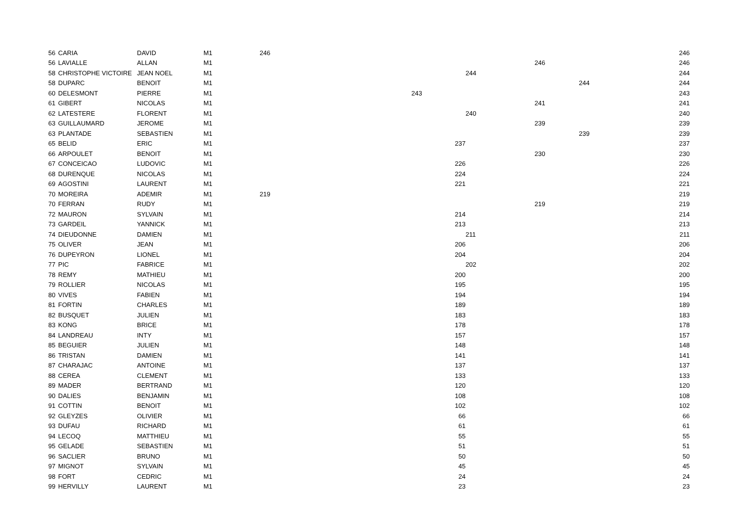| 56 | CARIA | DAVID | M1 | 246 | | | | | | | 246 |
| 56 | LAVIALLE | ALLAN | M1 | | | | | 246 | | | 246 |
| 58 | CHRISTOPHE VICTOIRE | JEAN NOEL | M1 | | | | 244 | | | | 244 |
| 58 | DUPARC | BENOIT | M1 | | | | | | 244 | | 244 |
| 60 | DELESMONT | PIERRE | M1 | | 243 | | | | | | 243 |
| 61 | GIBERT | NICOLAS | M1 | | | | | 241 | | | 241 |
| 62 | LATESTERE | FLORENT | M1 | | | | 240 | | | | 240 |
| 63 | GUILLAUMARD | JEROME | M1 | | | | | 239 | | | 239 |
| 63 | PLANTADE | SEBASTIEN | M1 | | | | | | 239 | | 239 |
| 65 | BELID | ERIC | M1 | | | 237 | | | | | 237 |
| 66 | ARPOULET | BENOIT | M1 | | | | | 230 | | | 230 |
| 67 | CONCEICAO | LUDOVIC | M1 | | | 226 | | | | | 226 |
| 68 | DURENQUE | NICOLAS | M1 | | | 224 | | | | | 224 |
| 69 | AGOSTINI | LAURENT | M1 | | | 221 | | | | | 221 |
| 70 | MOREIRA | ADEMIR | M1 | 219 | | | | | | | 219 |
| 70 | FERRAN | RUDY | M1 | | | | | 219 | | | 219 |
| 72 | MAURON | SYLVAIN | M1 | | | 214 | | | | | 214 |
| 73 | GARDEIL | YANNICK | M1 | | | 213 | | | | | 213 |
| 74 | DIEUDONNE | DAMIEN | M1 | | | | 211 | | | | 211 |
| 75 | OLIVER | JEAN | M1 | | | 206 | | | | | 206 |
| 76 | DUPEYRON | LIONEL | M1 | | | 204 | | | | | 204 |
| 77 | PIC | FABRICE | M1 | | | | 202 | | | | 202 |
| 78 | REMY | MATHIEU | M1 | | | 200 | | | | | 200 |
| 79 | ROLLIER | NICOLAS | M1 | | | 195 | | | | | 195 |
| 80 | VIVES | FABIEN | M1 | | | 194 | | | | | 194 |
| 81 | FORTIN | CHARLES | M1 | | | 189 | | | | | 189 |
| 82 | BUSQUET | JULIEN | M1 | | | 183 | | | | | 183 |
| 83 | KONG | BRICE | M1 | | | 178 | | | | | 178 |
| 84 | LANDREAU | INTY | M1 | | | 157 | | | | | 157 |
| 85 | BEGUIER | JULIEN | M1 | | | 148 | | | | | 148 |
| 86 | TRISTAN | DAMIEN | M1 | | | 141 | | | | | 141 |
| 87 | CHARAJAC | ANTOINE | M1 | | | 137 | | | | | 137 |
| 88 | CEREA | CLEMENT | M1 | | | 133 | | | | | 133 |
| 89 | MADER | BERTRAND | M1 | | | 120 | | | | | 120 |
| 90 | DALIES | BENJAMIN | M1 | | | 108 | | | | | 108 |
| 91 | COTTIN | BENOIT | M1 | | | 102 | | | | | 102 |
| 92 | GLEYZES | OLIVIER | M1 | | | 66 | | | | | 66 |
| 93 | DUFAU | RICHARD | M1 | | | 61 | | | | | 61 |
| 94 | LECOQ | MATTHIEU | M1 | | | 55 | | | | | 55 |
| 95 | GELADE | SEBASTIEN | M1 | | | 51 | | | | | 51 |
| 96 | SACLIER | BRUNO | M1 | | | 50 | | | | | 50 |
| 97 | MIGNOT | SYLVAIN | M1 | | | 45 | | | | | 45 |
| 98 | FORT | CEDRIC | M1 | | | 24 | | | | | 24 |
| 99 | HERVILLY | LAURENT | M1 | | | 23 | | | | | 23 |